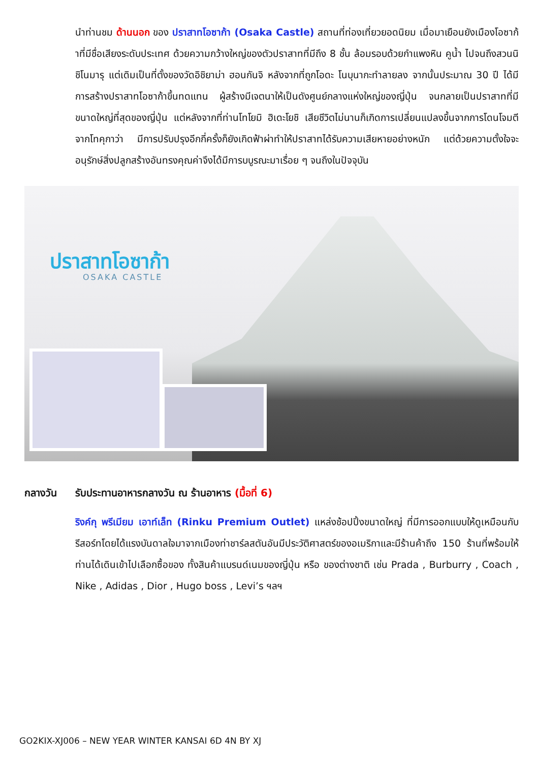นำท่านชม ด้านนอก ของ ปราสาทโอซาก้า (Osaka Castle) สถานที่ท่องเที่ยวยอดนิยม เมื่อมาเยือนยังเมืองโอซาก้าที่มีชื่อเสียงระดับประเทศ ด้วยความกว้างใหญ่ของตัวปราสาทที่มีถึง 8 ชั้น ล้อมรอบด้วยกำแพงหิน คูน้ำ ไปจนถึงสวนนิชิโนมารุ แต่เดิมเป็นที่ตั้งของวัดอิชิยาม่า ฮอนกันจิ หลังจากที่ถูกโอดะ โนบุนากะทำลายลง จากนั้นประมาณ 30 ปี ได้มีการสร้างปราสาทโอซาก้าขึ้นทดแทน ผู้สร้างมีเจตนาให้เป็นดังศูนย์กลางแห่งใหญ่ของญี่ปุ่น จนกลายเป็นปราสาทที่มีขนาดใหญ่ที่สุดของญี่ปุ่น แต่หลังจากที่ท่านโทโยมิ ฮิเดะโยชิ เสียชีวิตไม่นานก็เกิดการเปลี่ยนแปลงขึ้นจากการโดนโจมตีจากโทคุกาว่า มีการปรับปรุงอีกกี่ครั้งก็ยังเกิดฟ้าผ่าทำให้ปราสาทได้รับความเสียหายอย่างหนัก แต่ด้วยความตั้งใจจะอนุรักษ์สิ่งปลูกสร้างอันทรงคุณค่าจึงได้มีการบบูรณะมาเรื่อย ๆ จนถึงในปัจจุบัน
ปราสาทโอซาก้า
OSAKA CASTLE
กลางวัน รับประทานอาหารกลางวัน ณ ร้านอาหาร (มื้อที่ 6)
ริงค์กุ พรีเมียม เอาท์เล็ท (Rinku Premium Outlet) แหล่งช้อปปิ้งขนาดใหญ่ ที่มีการออกแบบให้ดูเหมือนกับรีสอร์ทโดยได้แรงบันดาลใจมาจากเมืองท่าชาร์ลสตันอันมีประวัติศาสตร์ของอเมริกาและมีร้านค้าถึง 150 ร้านที่พร้อมให้ท่านได้เดินเข้าไปเลือกซื้อของ ทั้งสินค้าแบรนด์เนมของญี่ปุ่น หรือ ของต่างชาติ เช่น Prada , Burburry , Coach , Nike , Adidas , Dior , Hugo boss , Levi’s ฯลฯ
GO2KIX-XJ006 – NEW YEAR WINTER KANSAI 6D 4N BY XJ